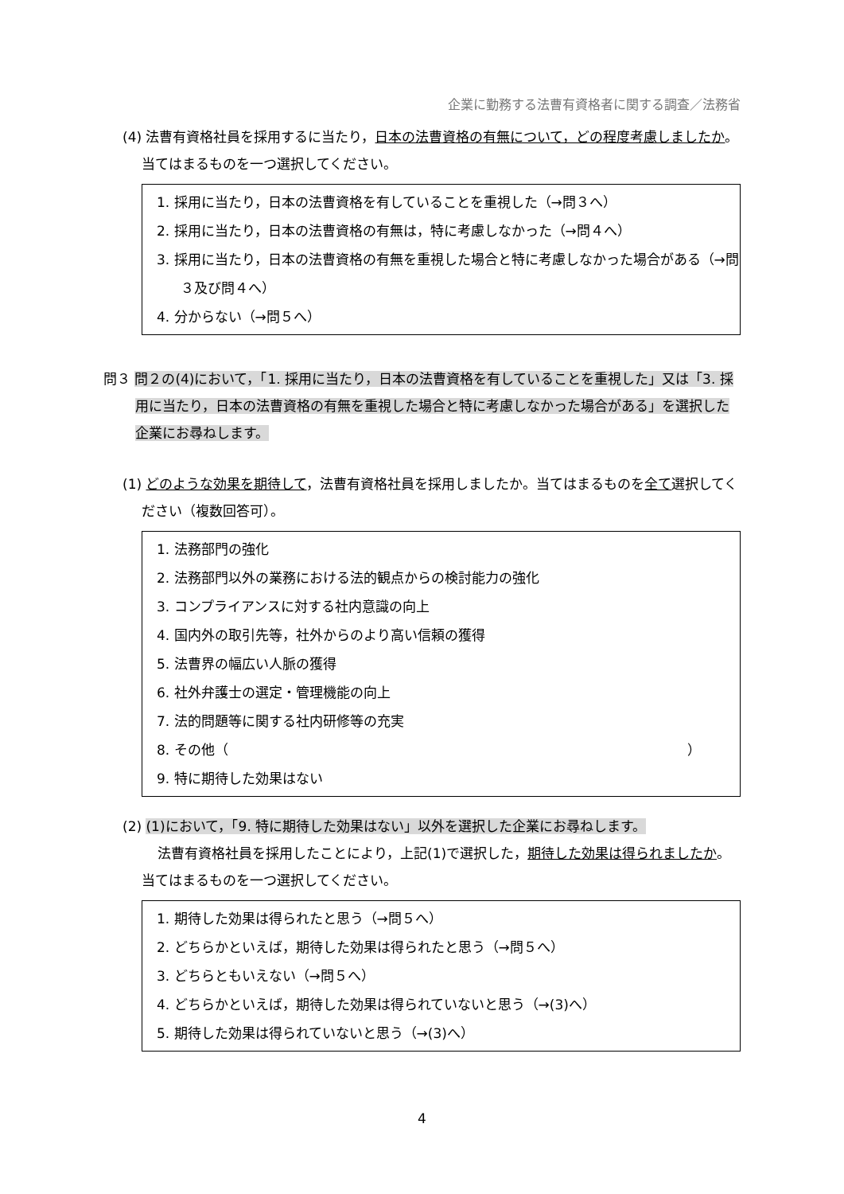企業に勤務する法曹有資格者に関する調査／法務省
(4) 法曹有資格社員を採用するに当たり，日本の法曹資格の有無について，どの程度考慮しましたか。当てはまるものを一つ選択してください。
1. 採用に当たり，日本の法曹資格を有していることを重視した（→問３へ）
2. 採用に当たり，日本の法曹資格の有無は，特に考慮しなかった（→問４へ）
3. 採用に当たり，日本の法曹資格の有無を重視した場合と特に考慮しなかった場合がある（→問３及び問４へ）
4. 分からない（→問５へ）
問３ 問２の(4)において，「1. 採用に当たり，日本の法曹資格を有していることを重視した」又は「3. 採用に当たり，日本の法曹資格の有無を重視した場合と特に考慮しなかった場合がある」を選択した企業にお尋ねします。
(1) どのような効果を期待して，法曹有資格社員を採用しましたか。当てはまるものを全て選択してください（複数回答可）。
1. 法務部門の強化
2. 法務部門以外の業務における法的観点からの検討能力の強化
3. コンプライアンスに対する社内意識の向上
4. 国内外の取引先等，社外からのより高い信頼の獲得
5. 法曹界の幅広い人脈の獲得
6. 社外弁護士の選定・管理機能の向上
7. 法的問題等に関する社内研修等の充実
8. その他（ ）
9. 特に期待した効果はない
(2) (1)において，「9. 特に期待した効果はない」以外を選択した企業にお尋ねします。
法曹有資格社員を採用したことにより，上記(1)で選択した，期待した効果は得られましたか。当てはまるものを一つ選択してください。
1. 期待した効果は得られたと思う（→問５へ）
2. どちらかといえば，期待した効果は得られたと思う（→問５へ）
3. どちらともいえない（→問５へ）
4. どちらかといえば，期待した効果は得られていないと思う（→(3)へ）
5. 期待した効果は得られていないと思う（→(3)へ）
4